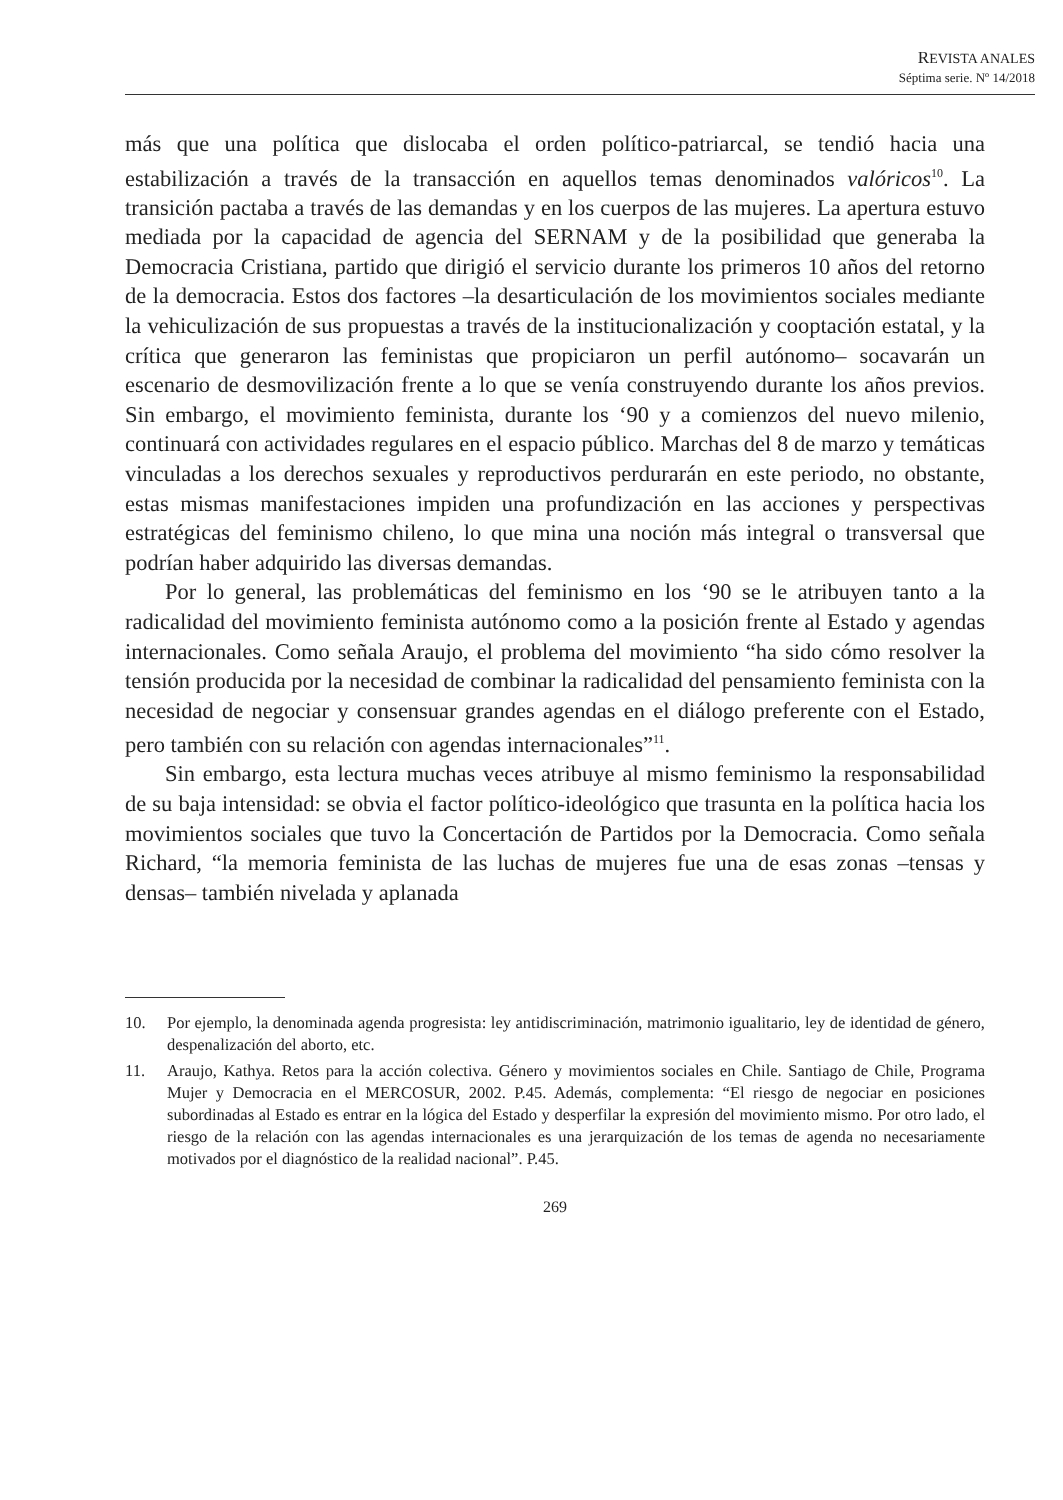REVISTA ANALES
Séptima serie. Nº 14/2018
más que una política que dislocaba el orden político-patriarcal, se tendió hacia una estabilización a través de la transacción en aquellos temas denominados valóricos<sup>10</sup>. La transición pactaba a través de las demandas y en los cuerpos de las mujeres. La apertura estuvo mediada por la capacidad de agencia del SERNAM y de la posibilidad que generaba la Democracia Cristiana, partido que dirigió el servicio durante los primeros 10 años del retorno de la democracia. Estos dos factores –la desarticulación de los movimientos sociales mediante la vehiculización de sus propuestas a través de la institucionalización y cooptación estatal, y la crítica que generaron las feministas que propiciaron un perfil autónomo– socavarán un escenario de desmovilización frente a lo que se venía construyendo durante los años previos. Sin embargo, el movimiento feminista, durante los ‘90 y a comienzos del nuevo milenio, continuará con actividades regulares en el espacio público. Marchas del 8 de marzo y temáticas vinculadas a los derechos sexuales y reproductivos perdurarán en este periodo, no obstante, estas mismas manifestaciones impiden una profundización en las acciones y perspectivas estratégicas del feminismo chileno, lo que mina una noción más integral o transversal que podrían haber adquirido las diversas demandas.
Por lo general, las problemáticas del feminismo en los ‘90 se le atribuyen tanto a la radicalidad del movimiento feminista autónomo como a la posición frente al Estado y agendas internacionales. Como señala Araujo, el problema del movimiento “ha sido cómo resolver la tensión producida por la necesidad de combinar la radicalidad del pensamiento feminista con la necesidad de negociar y consensuar grandes agendas en el diálogo preferente con el Estado, pero también con su relación con agendas internacionales”<sup>11</sup>.
Sin embargo, esta lectura muchas veces atribuye al mismo feminismo la responsabilidad de su baja intensidad: se obvia el factor político-ideológico que trasunta en la política hacia los movimientos sociales que tuvo la Concertación de Partidos por la Democracia. Como señala Richard, “la memoria feminista de las luchas de mujeres fue una de esas zonas –tensas y densas– también nivelada y aplanada
10. Por ejemplo, la denominada agenda progresista: ley antidiscriminación, matrimonio igualitario, ley de identidad de género, despenalización del aborto, etc.
11. Araujo, Kathya. Retos para la acción colectiva. Género y movimientos sociales en Chile. Santiago de Chile, Programa Mujer y Democracia en el MERCOSUR, 2002. P.45. Además, complementa: “El riesgo de negociar en posiciones subordinadas al Estado es entrar en la lógica del Estado y desperfilar la expresión del movimiento mismo. Por otro lado, el riesgo de la relación con las agendas internacionales es una jerarquización de los temas de agenda no necesariamente motivados por el diagnóstico de la realidad nacional”. P.45.
269